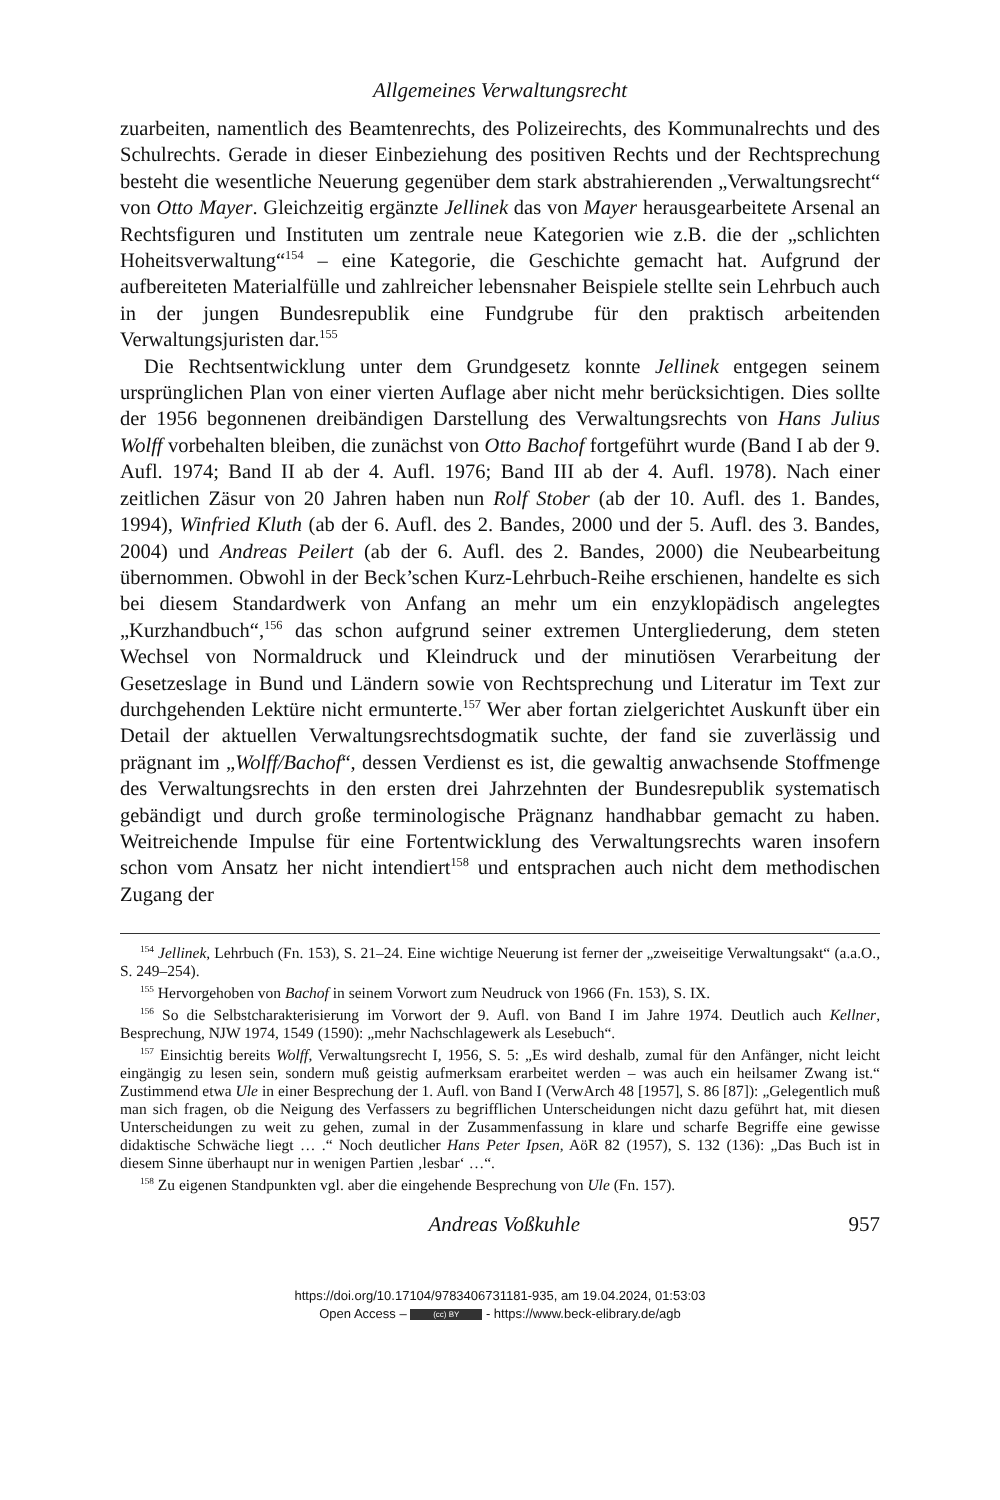Allgemeines Verwaltungsrecht
zuarbeiten, namentlich des Beamtenrechts, des Polizeirechts, des Kommunalrechts und des Schulrechts. Gerade in dieser Einbeziehung des positiven Rechts und der Rechtsprechung besteht die wesentliche Neuerung gegenüber dem stark abstrahierenden „Verwaltungsrecht“ von Otto Mayer. Gleichzeitig ergänzte Jellinek das von Mayer herausgearbeitete Arsenal an Rechtsfiguren und Instituten um zentrale neue Kategorien wie z.B. die der „schlichten Hoheitsverwaltung“<sup>154</sup> – eine Kategorie, die Geschichte gemacht hat. Aufgrund der aufbereiteten Materialfülle und zahlreicher lebensnaher Beispiele stellte sein Lehrbuch auch in der jungen Bundesrepublik eine Fundgrube für den praktisch arbeitenden Verwaltungsjuristen dar.<sup>155</sup>
Die Rechtsentwicklung unter dem Grundgesetz konnte Jellinek entgegen seinem ursprünglichen Plan von einer vierten Auflage aber nicht mehr berücksichtigen. Dies sollte der 1956 begonnenen dreibändigen Darstellung des Verwaltungsrechts von Hans Julius Wolff vorbehalten bleiben, die zunächst von Otto Bachof fortgeführt wurde (Band I ab der 9. Aufl. 1974; Band II ab der 4. Aufl. 1976; Band III ab der 4. Aufl. 1978). Nach einer zeitlichen Zäsur von 20 Jahren haben nun Rolf Stober (ab der 10. Aufl. des 1. Bandes, 1994), Winfried Kluth (ab der 6. Aufl. des 2. Bandes, 2000 und der 5. Aufl. des 3. Bandes, 2004) und Andreas Peilert (ab der 6. Aufl. des 2. Bandes, 2000) die Neubearbeitung übernommen. Obwohl in der Beck’schen Kurz-Lehrbuch-Reihe erschienen, handelte es sich bei diesem Standardwerk von Anfang an mehr um ein enzyklopädisch angelegtes „Kurzhandbuch“,<sup>156</sup> das schon aufgrund seiner extremen Untergliederung, dem steten Wechsel von Normaldruck und Kleindruck und der minutiösen Verarbeitung der Gesetzeslage in Bund und Ländern sowie von Rechtsprechung und Literatur im Text zur durchgehenden Lektüre nicht ermunterte.<sup>157</sup> Wer aber fortan zielgerichtet Auskunft über ein Detail der aktuellen Verwaltungsrechtsdogmatik suchte, der fand sie zuverlässig und prägnant im „Wolff/Bachof“, dessen Verdienst es ist, die gewaltig anwachsende Stoffmenge des Verwaltungsrechts in den ersten drei Jahrzehnten der Bundesrepublik systematisch gebändigt und durch große terminologische Prägnanz handhabbar gemacht zu haben. Weitreichende Impulse für eine Fortentwicklung des Verwaltungsrechts waren insofern schon vom Ansatz her nicht intendiert<sup>158</sup> und entsprachen auch nicht dem methodischen Zugang der
<sup>154</sup> Jellinek, Lehrbuch (Fn. 153), S. 21–24. Eine wichtige Neuerung ist ferner der „zweiseitige Verwaltungsakt“ (a.a.O., S. 249–254).
<sup>155</sup> Hervorgehoben von Bachof in seinem Vorwort zum Neudruck von 1966 (Fn. 153), S. IX.
<sup>156</sup> So die Selbstcharakterisierung im Vorwort der 9. Aufl. von Band I im Jahre 1974. Deutlich auch Kellner, Besprechung, NJW 1974, 1549 (1590): „mehr Nachschlagewerk als Lesebuch“.
<sup>157</sup> Einsichtig bereits Wolff, Verwaltungsrecht I, 1956, S. 5: „Es wird deshalb, zumal für den Anfänger, nicht leicht eingängig zu lesen sein, sondern muß geistig aufmerksam erarbeitet werden – was auch ein heilsamer Zwang ist.“ Zustimmend etwa Ule in einer Besprechung der 1. Aufl. von Band I (VerwArch 48 [1957], S. 86 [87]): „Gelegentlich muß man sich fragen, ob die Neigung des Verfassers zu begrifflichen Unterscheidungen nicht dazu geführt hat, mit diesen Unterscheidungen zu weit zu gehen, zumal in der Zusammenfassung in klare und scharfe Begriffe eine gewisse didaktische Schwäche liegt … .“ Noch deutlicher Hans Peter Ipsen, AöR 82 (1957), S. 132 (136): „Das Buch ist in diesem Sinne überhaupt nur in wenigen Partien ‚lesbar‘ …“.
<sup>158</sup> Zu eigenen Standpunkten vgl. aber die eingehende Besprechung von Ule (Fn. 157).
Andreas Voßkuhle 957
https://doi.org/10.17104/9783406731181-935, am 19.04.2024, 01:53:03
Open Access – (cc) BY - https://www.beck-elibrary.de/agb